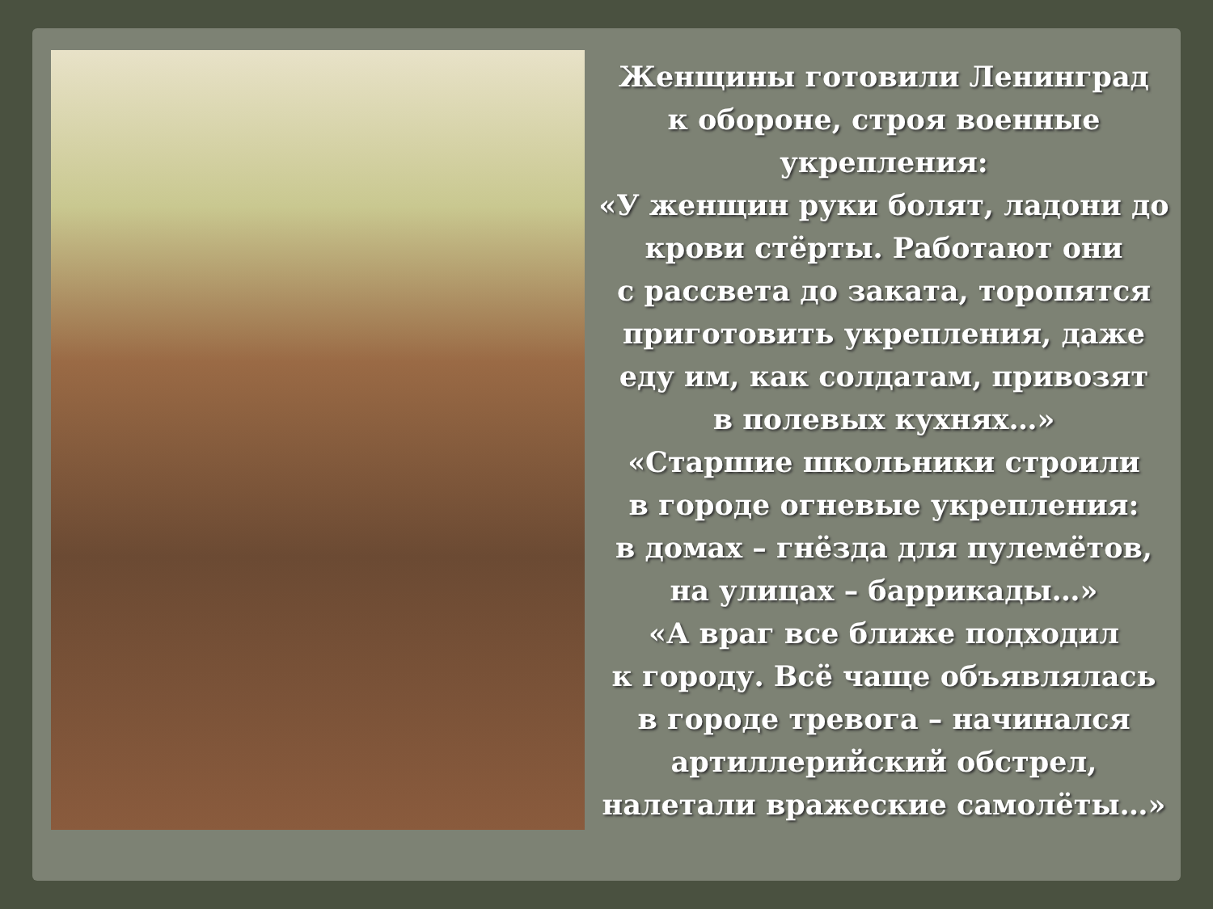Женщины готовили Ленинград
к обороне, строя военные
укрепления:
«У женщин руки болят, ладони до
крови стёрты. Работают они
с рассвета до заката, торопятся
приготовить укрепления, даже
еду им, как солдатам, привозят
в полевых кухнях…»
«Старшие школьники строили
в городе огневые укрепления:
в домах – гнёзда для пулемётов,
на улицах – баррикады…»
«А враг все ближе подходил
к городу. Всё чаще объявлялась
в городе тревога – начинался
артиллерийский обстрел,
налетали вражеские самолёты…»